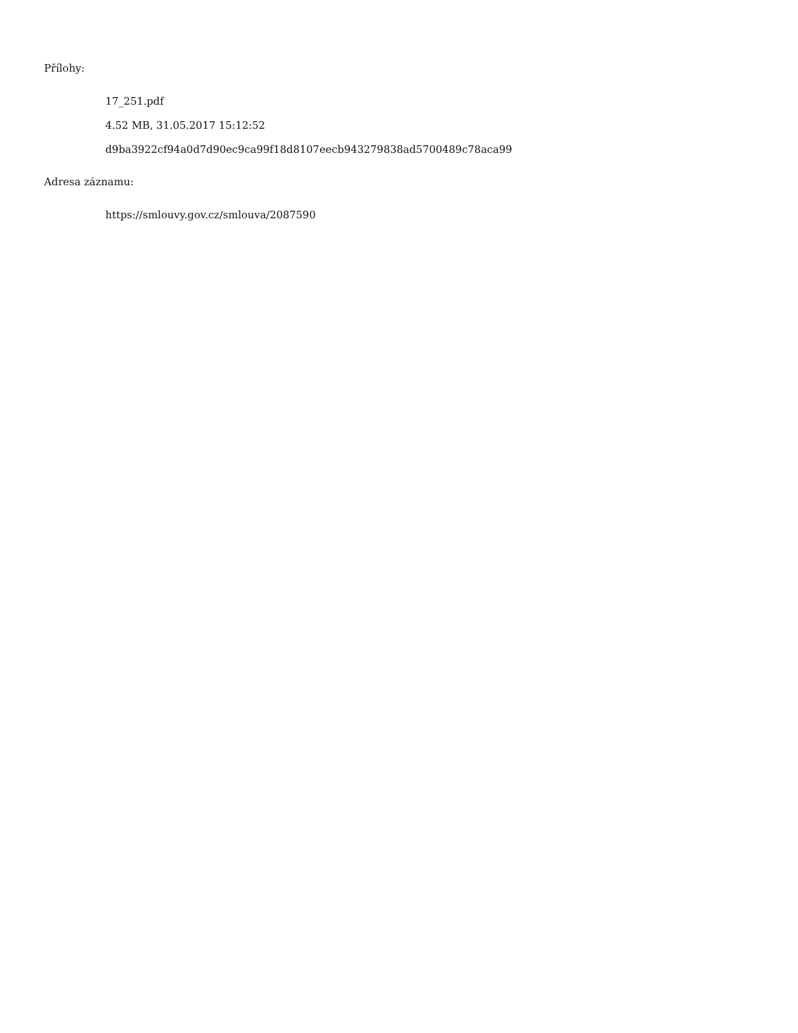Přílohy:
17_251.pdf
4.52 MB, 31.05.2017 15:12:52
d9ba3922cf94a0d7d90ec9ca99f18d8107eecb943279838ad5700489c78aca99
Adresa záznamu:
https://smlouvy.gov.cz/smlouva/2087590